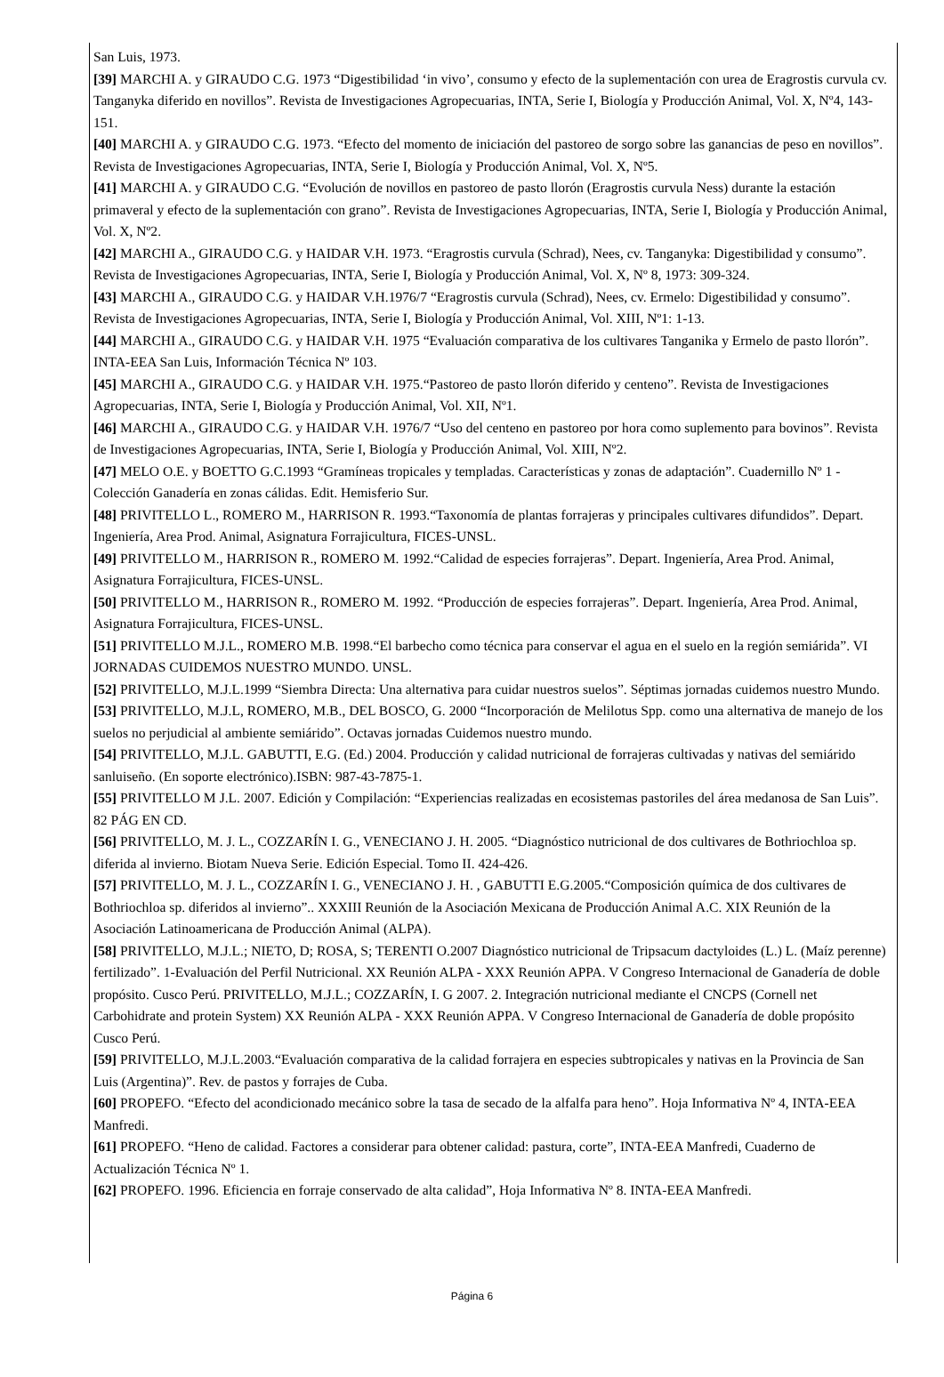San Luis, 1973.
[39] MARCHI A. y GIRAUDO C.G. 1973 “Digestibilidad ‘in vivo’, consumo y efecto de la suplementación con urea de Eragrostis curvula cv. Tanganyka diferido en novillos”. Revista de Investigaciones Agropecuarias, INTA, Serie I, Biología y Producción Animal, Vol. X, Nº4, 143-151.
[40] MARCHI A. y GIRAUDO C.G. 1973. “Efecto del momento de iniciación del pastoreo de sorgo sobre las ganancias de peso en novillos”. Revista de Investigaciones Agropecuarias, INTA, Serie I, Biología y Producción Animal, Vol. X, Nº5.
[41] MARCHI A. y GIRAUDO C.G. “Evolución de novillos en pastoreo de pasto llorón (Eragrostis curvula Ness) durante la estación primaveral y efecto de la suplementación con grano”. Revista de Investigaciones Agropecuarias, INTA, Serie I, Biología y Producción Animal, Vol. X, Nº2.
[42] MARCHI A., GIRAUDO C.G. y HAIDAR V.H. 1973. “Eragrostis curvula (Schrad), Nees, cv. Tanganyka: Digestibilidad y consumo”. Revista de Investigaciones Agropecuarias, INTA, Serie I, Biología y Producción Animal, Vol. X, Nº 8, 1973: 309-324.
[43] MARCHI A., GIRAUDO C.G. y HAIDAR V.H.1976/7 “Eragrostis curvula (Schrad), Nees, cv. Ermelo: Digestibilidad y consumo”. Revista de Investigaciones Agropecuarias, INTA, Serie I, Biología y Producción Animal, Vol. XIII, Nº1: 1-13.
[44] MARCHI A., GIRAUDO C.G. y HAIDAR V.H. 1975 “Evaluación comparativa de los cultivares Tanganika y Ermelo de pasto llorón”. INTA-EEA San Luis, Información Técnica Nº 103.
[45] MARCHI A., GIRAUDO C.G. y HAIDAR V.H. 1975.“Pastoreo de pasto llorón diferido y centeno”. Revista de Investigaciones Agropecuarias, INTA, Serie I, Biología y Producción Animal, Vol. XII, Nº1.
[46] MARCHI A., GIRAUDO C.G. y HAIDAR V.H. 1976/7 “Uso del centeno en pastoreo por hora como suplemento para bovinos”. Revista de Investigaciones Agropecuarias, INTA, Serie I, Biología y Producción Animal, Vol. XIII, Nº2.
[47] MELO O.E. y BOETTO G.C.1993 “Gramíneas tropicales y templadas. Características y zonas de adaptación”. Cuadernillo Nº 1 - Colección Ganadería en zonas cálidas. Edit. Hemisferio Sur.
[48] PRIVITELLO L., ROMERO M., HARRISON R. 1993.“Taxonomía de plantas forrajeras y principales cultivares difundidos”. Depart. Ingeniería, Area Prod. Animal, Asignatura Forrajicultura, FICES-UNSL.
[49] PRIVITELLO M., HARRISON R., ROMERO M. 1992.“Calidad de especies forrajeras”. Depart. Ingeniería, Area Prod. Animal, Asignatura Forrajicultura, FICES-UNSL.
[50] PRIVITELLO M., HARRISON R., ROMERO M. 1992. “Producción de especies forrajeras”. Depart. Ingeniería, Area Prod. Animal, Asignatura Forrajicultura, FICES-UNSL.
[51] PRIVITELLO M.J.L., ROMERO M.B. 1998.“El barbecho como técnica para conservar el agua en el suelo en la región semiárida”. VI JORNADAS CUIDEMOS NUESTRO MUNDO. UNSL.
[52] PRIVITELLO, M.J.L.1999 “Siembra Directa: Una alternativa para cuidar nuestros suelos”. Séptimas jornadas cuidemos nuestro Mundo.
[53] PRIVITELLO, M.J.L, ROMERO, M.B., DEL BOSCO, G. 2000 “Incorporación de Melilotus Spp. como una alternativa de manejo de los suelos no perjudicial al ambiente semiárido”. Octavas jornadas Cuidemos nuestro mundo.
[54] PRIVITELLO, M.J.L. GABUTTI, E.G. (Ed.) 2004. Producción y calidad nutricional de forrajeras cultivadas y nativas del semiárido sanluiseño. (En soporte electrónico).ISBN: 987-43-7875-1.
[55] PRIVITELLO M J.L. 2007. Edición y Compilación: “Experiencias realizadas en ecosistemas pastoriles del área medanosa de San Luis”. 82 PÁG EN CD.
[56] PRIVITELLO, M. J. L., COZZARÍN I. G., VENECIANO J. H. 2005. “Diagnóstico nutricional de dos cultivares de Bothriochloa sp. diferida al invierno. Biotam Nueva Serie. Edición Especial. Tomo II. 424-426.
[57] PRIVITELLO, M. J. L., COZZARÍN I. G., VENECIANO J. H. , GABUTTI E.G.2005.“Composición química de dos cultivares de Bothriochloa sp. diferidos al invierno”.. XXXIII Reunión de la Asociación Mexicana de Producción Animal A.C. XIX Reunión de la Asociación Latinoamericana de Producción Animal (ALPA).
[58] PRIVITELLO, M.J.L.; NIETO, D; ROSA, S; TERENTI O.2007 Diagnóstico nutricional de Tripsacum dactyloides (L.) L. (Maíz perenne) fertilizado”. 1-Evaluación del Perfil Nutricional. XX Reunión ALPA - XXX Reunión APPA. V Congreso Internacional de Ganadería de doble propósito. Cusco Perú. PRIVITELLO, M.J.L.; COZZARÍN, I. G 2007. 2. Integración nutricional mediante el CNCPS (Cornell net Carbohidrate and protein System) XX Reunión ALPA - XXX Reunión APPA. V Congreso Internacional de Ganadería de doble propósito Cusco Perú.
[59] PRIVITELLO, M.J.L.2003.“Evaluación comparativa de la calidad forrajera en especies subtropicales y nativas en la Provincia de San Luis (Argentina)”. Rev. de pastos y forrajes de Cuba.
[60] PROPEFO. “Efecto del acondicionado mecánico sobre la tasa de secado de la alfalfa para heno”. Hoja Informativa Nº 4, INTA-EEA Manfredi.
[61] PROPEFO. “Heno de calidad. Factores a considerar para obtener calidad: pastura, corte”, INTA-EEA Manfredi, Cuaderno de Actualización Técnica Nº 1.
[62] PROPEFO. 1996. Eficiencia en forraje conservado de alta calidad”, Hoja Informativa Nº 8. INTA-EEA Manfredi.
Página 6